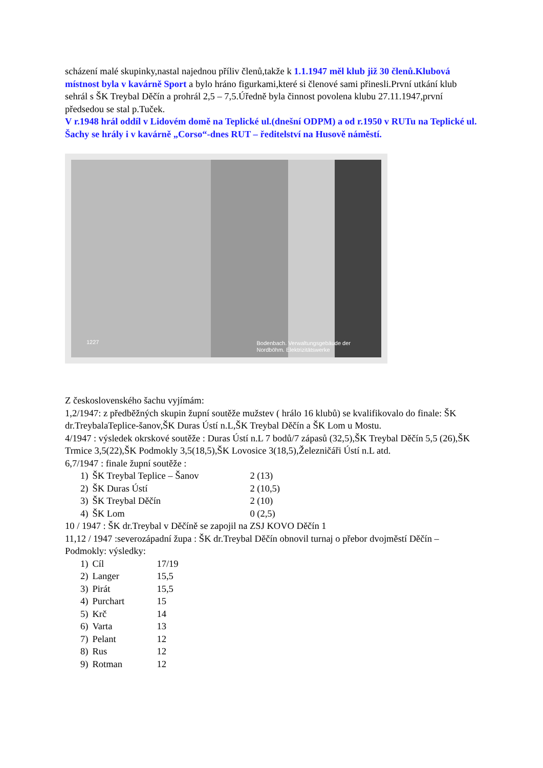scházení malé skupinky,nastal najednou příliv členů,takže k 1.1.1947 měl klub již 30 členů.Klubová místnost byla v kavárně Sport a bylo hráno figurkami,které si členové sami přinesli.První utkání klub sehrál s ŠK Treybal Děčín a prohrál 2,5 – 7,5.Úředně byla činnost povolena klubu 27.11.1947,první předsedou se stal p.Tuček.
V r.1948 hrál oddíl v Lidovém domě na Teplické ul.(dnešní ODPM) a od r.1950 v RUTu na Teplické ul. Šachy se hrály i v kavárně „Corso“-dnes RUT – ředitelství na Husově náměstí.
1227 Bodenbach. Verwaltungsgebäude der
Nordböhm. Elektrizitätswerke
Z československého šachu vyjímám:
1,2/1947: z předběžných skupin župní soutěže mužstev ( hrálo 16 klubů) se kvalifikovalo do finale: ŠK dr.TreybalaTeplice-šanov,ŠK Duras Ústí n.L,ŠK Treybal Děčín a ŠK Lom u Mostu.
4/1947 : výsledek okrskové soutěže : Duras Ústí n.L 7 bodů/7 zápasů (32,5),ŠK Treybal Děčín 5,5 (26),ŠK Trmice 3,5(22),ŠK Podmokly 3,5(18,5),ŠK Lovosice 3(18,5),Železničáři Ústí n.L atd.
6,7/1947 : finale župní soutěže :
| 1) | ŠK Treybal Teplice – Šanov | 2 (13) |
| 2) | ŠK Duras Ústí | 2 (10,5) |
| 3) | ŠK Treybal Děčín | 2 (10) |
| 4) | ŠK Lom | 0 (2,5) |
10 / 1947 : ŠK dr.Treybal v Děčíně se zapojil na ZSJ KOVO Děčín 1
11,12 / 1947 :severozápadní župa : ŠK dr.Treybal Děčín obnovil turnaj o přebor dvojměstí Děčín – Podmokly: výsledky:
| 1) | Cíl | 17/19 |
| 2) | Langer | 15,5 |
| 3) | Pirát | 15,5 |
| 4) | Purchart | 15 |
| 5) | Krč | 14 |
| 6) | Varta | 13 |
| 7) | Pelant | 12 |
| 8) | Rus | 12 |
| 9) | Rotman | 12 |